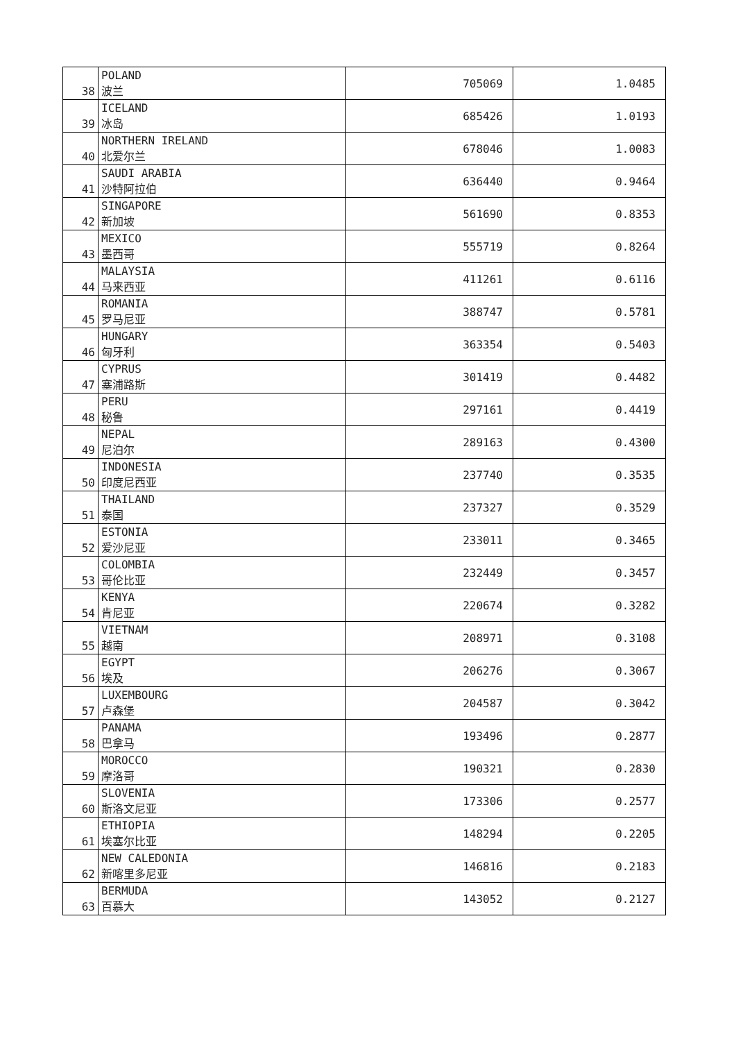| 38 | POLAND 波兰 | 705069 | 1.0485 |
| 39 | ICELAND 冰岛 | 685426 | 1.0193 |
| 40 | NORTHERN IRELAND 北爱尔兰 | 678046 | 1.0083 |
| 41 | SAUDI ARABIA 沙特阿拉伯 | 636440 | 0.9464 |
| 42 | SINGAPORE 新加坡 | 561690 | 0.8353 |
| 43 | MEXICO 墨西哥 | 555719 | 0.8264 |
| 44 | MALAYSIA 马来西亚 | 411261 | 0.6116 |
| 45 | ROMANIA 罗马尼亚 | 388747 | 0.5781 |
| 46 | HUNGARY 匈牙利 | 363354 | 0.5403 |
| 47 | CYPRUS 塞浦路斯 | 301419 | 0.4482 |
| 48 | PERU 秘鲁 | 297161 | 0.4419 |
| 49 | NEPAL 尼泊尔 | 289163 | 0.4300 |
| 50 | INDONESIA 印度尼西亚 | 237740 | 0.3535 |
| 51 | THAILAND 泰国 | 237327 | 0.3529 |
| 52 | ESTONIA 爱沙尼亚 | 233011 | 0.3465 |
| 53 | COLOMBIA 哥伦比亚 | 232449 | 0.3457 |
| 54 | KENYA 肯尼亚 | 220674 | 0.3282 |
| 55 | VIETNAM 越南 | 208971 | 0.3108 |
| 56 | EGYPT 埃及 | 206276 | 0.3067 |
| 57 | LUXEMBOURG 卢森堡 | 204587 | 0.3042 |
| 58 | PANAMA 巴拿马 | 193496 | 0.2877 |
| 59 | MOROCCO 摩洛哥 | 190321 | 0.2830 |
| 60 | SLOVENIA 斯洛文尼亚 | 173306 | 0.2577 |
| 61 | ETHIOPIA 埃塞尔比亚 | 148294 | 0.2205 |
| 62 | NEW CALEDONIA 新喀里多尼亚 | 146816 | 0.2183 |
| 63 | BERMUDA 百慕大 | 143052 | 0.2127 |